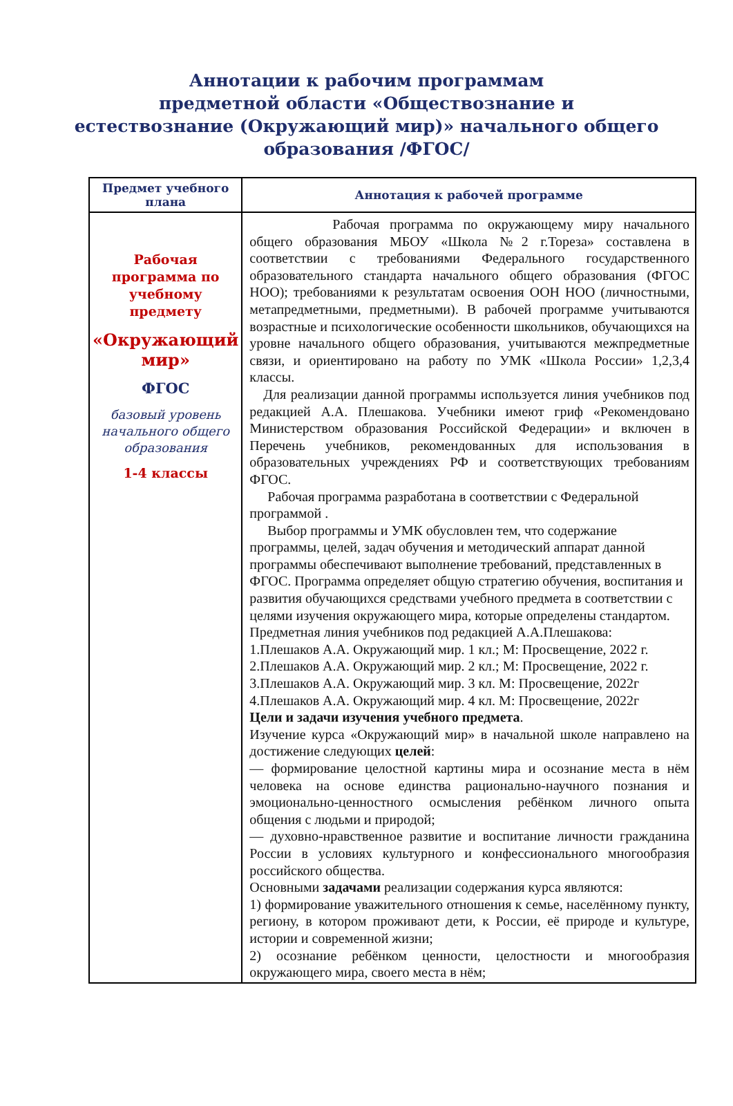Аннотации к рабочим программам
предметной области «Обществознание и
естествознание (Окружающий мир)» начального общего
образования /ФГОС/
| Предмет учебного плана | Аннотация к рабочей программе |
| --- | --- |
| Рабочая программа по учебному предмету «Окружающий мир» ФГОС базовый уровень начального общего образования 1-4 классы | Рабочая программа по окружающему миру начального общего образования МБОУ «Школа №2 г.Тореза» составлена в соответствии с требованиями Федерального государственного образовательного стандарта начального общего образования (ФГОС НОО); требованиями к результатам освоения ООН НОО (личностными, метапредметными, предметными). В рабочей программе учитываются возрастные и психологические особенности школьников, обучающихся на уровне начального общего образования, учитываются межпредметные связи, и ориентировано на работу по УМК «Школа России» 1,2,3,4 классы. Для реализации данной программы используется линия учебников под редакцией А.А. Плешакова. Учебники имеют гриф «Рекомендовано Министерством образования Российской Федерации» и включен в Перечень учебников, рекомендованных для использования в образовательных учреждениях РФ и соответствующих требованиям ФГОС. Рабочая программа разработана в соответствии с Федеральной программой . Выбор программы и УМК обусловлен тем, что содержание программы, целей, задач обучения и методический аппарат данной программы обеспечивают выполнение требований, представленных в ФГОС. Программа определяет общую стратегию обучения, воспитания и развития обучающихся средствами учебного предмета в соответствии с целями изучения окружающего мира, которые определены стандартом. Предметная линия учебников под редакцией А.А.Плешакова: 1.Плешаков А.А. Окружающий мир. 1 кл.; М: Просвещение, 2022 г. 2.Плешаков А.А. Окружающий мир. 2 кл.; М: Просвещение, 2022 г. 3.Плешаков А.А. Окружающий мир. 3 кл. М: Просвещение, 2022г 4.Плешаков А.А. Окружающий мир. 4 кл. М: Просвещение, 2022г Цели и задачи изучения учебного предмета . Изучение курса «Окружающий мир» в начальной школе направлено на достижение следующих целей : — формирование целостной картины мира и осознание места в нём человека на основе единства рационально-научного познания и эмоционально-ценностного осмысления ребёнком личного опыта общения с людьми и природой; — духовно-нравственное развитие и воспитание личности гражданина России в условиях культурного и конфессионального многообразия российского общества. Основными задачами реализации содержания курса являются: 1) формирование уважительного отношения к семье, населённому пункту, региону, в котором проживают дети, к России, её природе и культуре, истории и современной жизни; 2) осознание ребёнком ценности, целостности и многообразия окружающего мира, своего места в нём; |